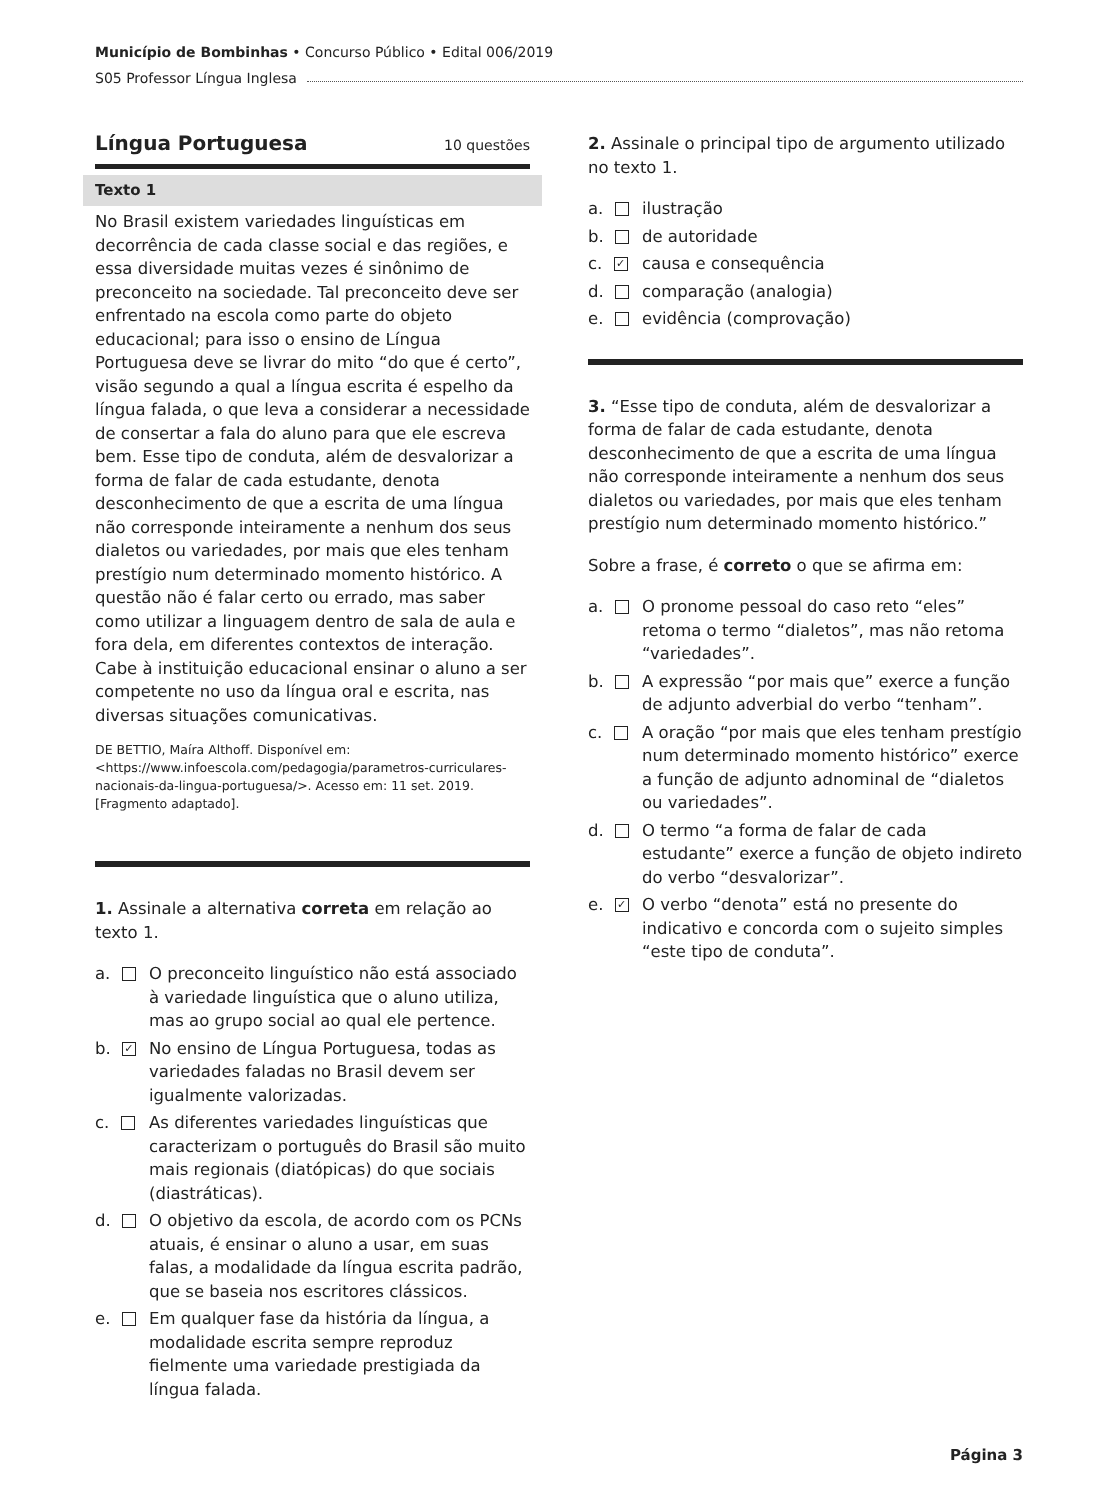Município de Bombinhas • Concurso Público • Edital 006/2019
S05 Professor Língua Inglesa
Língua Portuguesa 10 questões
Texto 1
No Brasil existem variedades linguísticas em decorrência de cada classe social e das regiões, e essa diversidade muitas vezes é sinônimo de preconceito na sociedade. Tal preconceito deve ser enfrentado na escola como parte do objeto educacional; para isso o ensino de Língua Portuguesa deve se livrar do mito “do que é certo”, visão segundo a qual a língua escrita é espelho da língua falada, o que leva a considerar a necessidade de consertar a fala do aluno para que ele escreva bem. Esse tipo de conduta, além de desvalorizar a forma de falar de cada estudante, denota desconhecimento de que a escrita de uma língua não corresponde inteiramente a nenhum dos seus dialetos ou variedades, por mais que eles tenham prestígio num determinado momento histórico. A questão não é falar certo ou errado, mas saber como utilizar a linguagem dentro de sala de aula e fora dela, em diferentes contextos de interação. Cabe à instituição educacional ensinar o aluno a ser competente no uso da língua oral e escrita, nas diversas situações comunicativas.
DE BETTIO, Maíra Althoff. Disponível em: <https://www.infoescola.com/pedagogia/parametros-curriculares-nacionais-da-lingua-portuguesa/>. Acesso em: 11 set. 2019. [Fragmento adaptado].
1. Assinale a alternativa correta em relação ao texto 1.
a. O preconceito linguístico não está associado à variedade linguística que o aluno utiliza, mas ao grupo social ao qual ele pertence.
b. ✓ No ensino de Língua Portuguesa, todas as variedades faladas no Brasil devem ser igualmente valorizadas.
c. As diferentes variedades linguísticas que caracterizam o português do Brasil são muito mais regionais (diatópicas) do que sociais (diastráticas).
d. O objetivo da escola, de acordo com os PCNs atuais, é ensinar o aluno a usar, em suas falas, a modalidade da língua escrita padrão, que se baseia nos escritores clássicos.
e. Em qualquer fase da história da língua, a modalidade escrita sempre reproduz fielmente uma variedade prestigiada da língua falada.
2. Assinale o principal tipo de argumento utilizado no texto 1.
a. ilustração
b. de autoridade
c. ✓ causa e consequência
d. comparação (analogia)
e. evidência (comprovação)
3. “Esse tipo de conduta, além de desvalorizar a forma de falar de cada estudante, denota desconhecimento de que a escrita de uma língua não corresponde inteiramente a nenhum dos seus dialetos ou variedades, por mais que eles tenham prestígio num determinado momento histórico.”
Sobre a frase, é correto o que se afirma em:
a. O pronome pessoal do caso reto “eles” retoma o termo “dialetos”, mas não retoma “variedades”.
b. A expressão “por mais que” exerce a função de adjunto adverbial do verbo “tenham”.
c. A oração “por mais que eles tenham prestígio num determinado momento histórico” exerce a função de adjunto adnominal de “dialetos ou variedades”.
d. O termo “a forma de falar de cada estudante” exerce a função de objeto indireto do verbo “desvalorizar”.
e. ✓ O verbo “denota” está no presente do indicativo e concorda com o sujeito simples “este tipo de conduta”.
Página 3